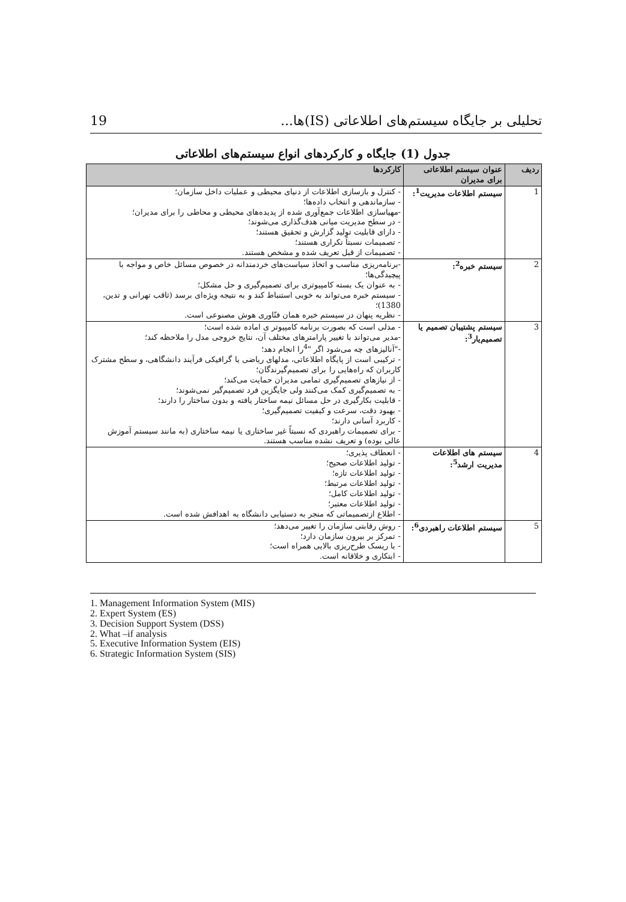تحلیلی بر جایگاه سیستم‌های اطلاعاتی (IS)ها... 19
جدول (1) جایگاه و کارکردهای انواع سیستم‌های اطلاعاتی
| ردیف | عنوان سیستم اطلاعاتی برای مدیران | کارکردها |
| --- | --- | --- |
| 1 | سیستم اطلاعات مدیریت<sup>1</sup>: | - کنترل و بازسازی اطلاعات از دنیای محیطی و عملیات داخل سازمان؛ - سازماندهی و انتخاب داده‌ها؛ -مهیاسازی اطلاعات جمع‌آوری شده از پدیده‌های محیطی و محاطی را برای مدیران؛ - در سطح مدیریت میانی هدف‌گذاری می‌شوند؛ - دارای قابلیت تولید گزارش و تحقیق هستند؛ - تصمیمات نسبتاً تکراری هستند؛ - تصمیمات از قبل تعریف شده و مشخص هستند. |
| 2 | سیستم خبره<sup>2</sup>: | -برنامه‌ریزی مناسب و اتخاذ سیاست‌های خردمندانه در خصوص مسائل خاص و مواجه با پیچیدگی‌ها؛ - به عنوان یک بسته کامپیوتری برای تصمیم‌گیری و حل مشکل؛ - سیستم خبره می‌تواند به خوبی استنباط کند و به نتیجه ویژه‌ای برسد (ثاقب تهرانی و تدین، 1380)؛ - نظریه پنهان در سیستم خبره همان فنّاوری هوش مصنوعی است. |
| 3 | سیستم پشتیبان تصمیم یا تصمیم‌یار<sup>3</sup>: | - مدلی است که بصورت برنامه کامپیوتر ی اماده شده است؛ -مدیر می‌تواند با تغییر پارامترهای مختلف آن، نتایج خروجی مدل را ملاحظه کند؛ -"آنالیزهای چه می‌شود اگر "<sup>4</sup>را انجام دهد؛ - ترکیبی است از پایگاه اطلاعاتی، مدلهای ریاضی یا گرافیکی فرآیند دانشگاهی، و سطح مشترک کاربران که راه‌هایی را برای تصمیم‌گیرندگان؛ - از نیازهای تصمیم‌گیری تمامی مدیران حمایت می‌کند؛ - به تصمیم‌گیری کمک می‌کنند ولی جایگزین فرد تصمیم‌گیر نمی‌شوند؛ - قابلیت بکارگیری در حل مسائل نیمه ساختار یافته و بدون ساختار را دارند؛ - بهبود دقت، سرعت و کیفیت تصمیم‌گیری؛ - کاربرد آسانی دارند؛ - برای تصمیمات راهبردی که نسبتاً غیر ساختاری یا نیمه ساختاری (به مانند سیستم آموزش عالی بوده) و تعریف نشده مناسب هستند. |
| 4 | سیستم های اطلاعات مدیریت ارشد<sup>5</sup>: | - انعطاف پذیری؛ - تولید اطلاعات صحیح؛ - تولید اطلاعات تازه؛ - تولید اطلاعات مرتبط؛ - تولید اطلاعات کامل؛ - تولید اطلاعات معتبر؛ - اطلاع ازتصمیماتی که منجر به دستیابی دانشگاه به اهدافش شده است. |
| 5 | سیستم اطلاعات راهبردی<sup>6</sup>: | - روش رقابتی سازمان را تغییر می‌دهد؛ - تمرکز بر بیرون سازمان دارد؛ - با ریسک طرح‌ریزی بالایی همراه است؛ - ابتکاری و خلاقانه است. |
1. Management Information System (MIS)
2. Expert System (ES)
3. Decision Support System (DSS)
2. What –if analysis
5. Executive Information System (EIS)
6. Strategic Information System (SIS)